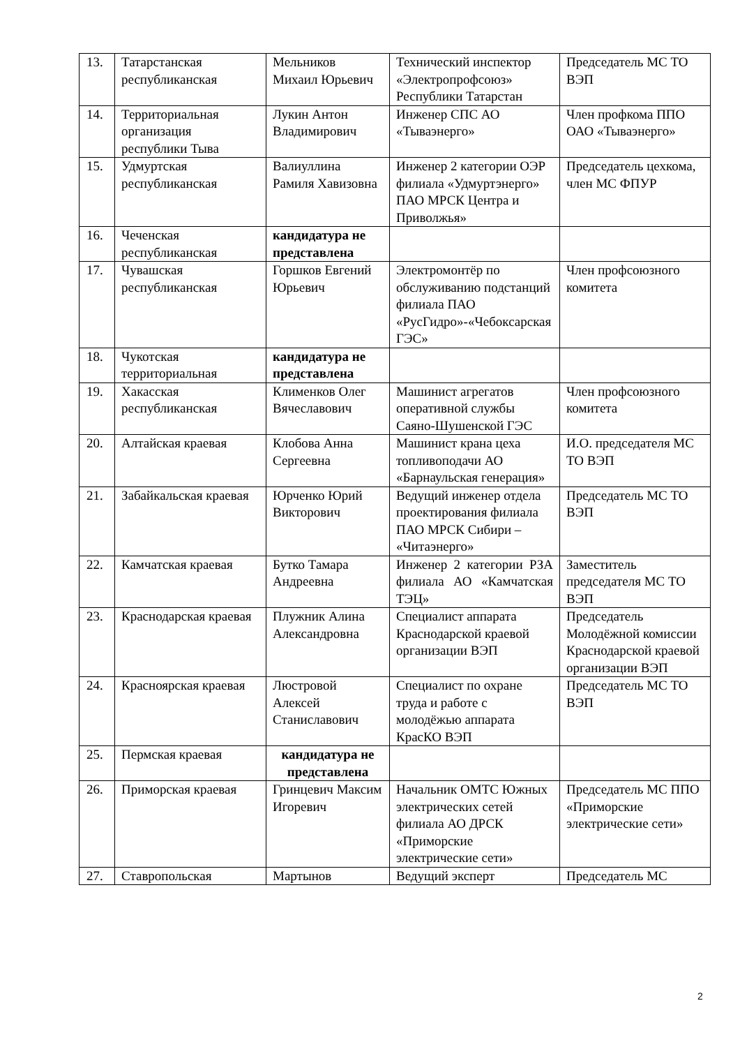| 13. | Татарстанская республиканская | Мельников Михаил Юрьевич | Технический инспектор «Электропрофсоюз» Республики Татарстан | Председатель МС ТО ВЭП |
| 14. | Территориальная организация республики Тыва | Лукин Антон Владимирович | Инженер СПС АО «Тываэнерго» | Член профкома ППО ОАО «Тываэнерго» |
| 15. | Удмуртская республиканская | Валиуллина Рамиля Хавизовна | Инженер 2 категории ОЭР филиала «Удмуртэнерго» ПАО МРСК Центра и Приволжья» | Председатель цехкома, член МС ФПУР |
| 16. | Чеченская республиканская | кандидатура не представлена | | |
| 17. | Чувашская республиканская | Горшков Евгений Юрьевич | Электромонтёр по обслуживанию подстанций филиала ПАО «РусГидро»-«Чебоксарская ГЭС» | Член профсоюзного комитета |
| 18. | Чукотская территориальная | кандидатура не представлена | | |
| 19. | Хакасская республиканская | Клименков Олег Вячеславович | Машинист агрегатов оперативной службы Саяно-Шушенской ГЭС | Член профсоюзного комитета |
| 20. | Алтайская краевая | Клобова Анна Сергеевна | Машинист крана цеха топливоподачи АО «Барнаульская генерация» | И.О. председателя МС ТО ВЭП |
| 21. | Забайкальская краевая | Юрченко Юрий Викторович | Ведущий инженер отдела проектирования филиала ПАО МРСК Сибири – «Читаэнерго» | Председатель МС ТО ВЭП |
| 22. | Камчатская краевая | Бутко Тамара Андреевна | Инженер 2 категории РЗА филиала АО «Камчатская ТЭЦ» | Заместитель председателя МС ТО ВЭП |
| 23. | Краснодарская краевая | Плужник Алина Александровна | Специалист аппарата Краснодарской краевой организации ВЭП | Председатель Молодёжной комиссии Краснодарской краевой организации ВЭП |
| 24. | Красноярская краевая | Люстровой Алексей Станиславович | Специалист по охране труда и работе с молодёжью аппарата КрасКО ВЭП | Председатель МС ТО ВЭП |
| 25. | Пермская краевая | кандидатура не представлена | | |
| 26. | Приморская краевая | Гринцевич Максим Игоревич | Начальник ОМТС Южных электрических сетей филиала АО ДРСК «Приморские электрические сети» | Председатель МС ППО «Приморские электрические сети» |
| 27. | Ставропольская | Мартынов | Ведущий эксперт | Председатель МС |
2